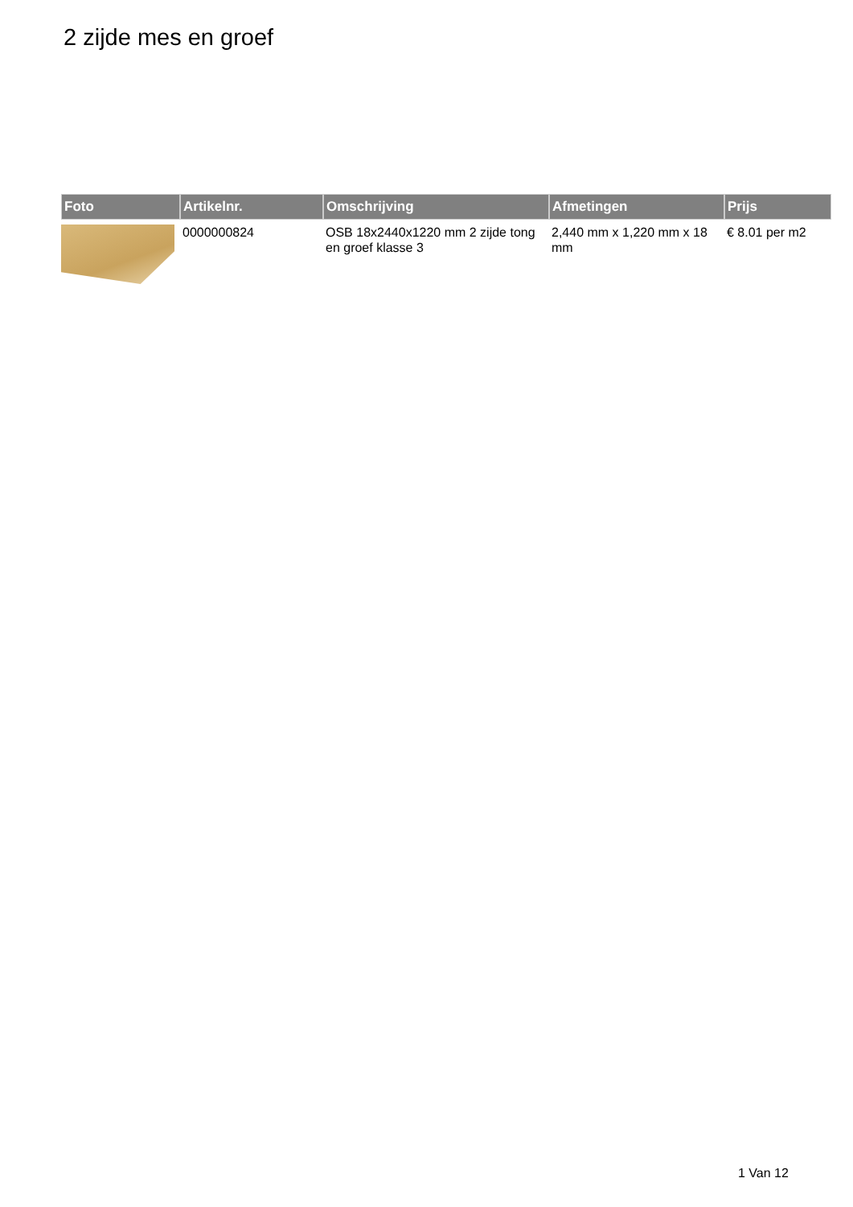2 zijde mes en groef
| Foto | Artikelnr. | Omschrijving | Afmetingen | Prijs |
| --- | --- | --- | --- | --- |
| | 0000000824 | OSB 18x2440x1220 mm 2 zijde tong en groef klasse 3 | 2,440 mm x 1,220 mm x 18 mm | € 8.01 per m2 |
1 Van 12